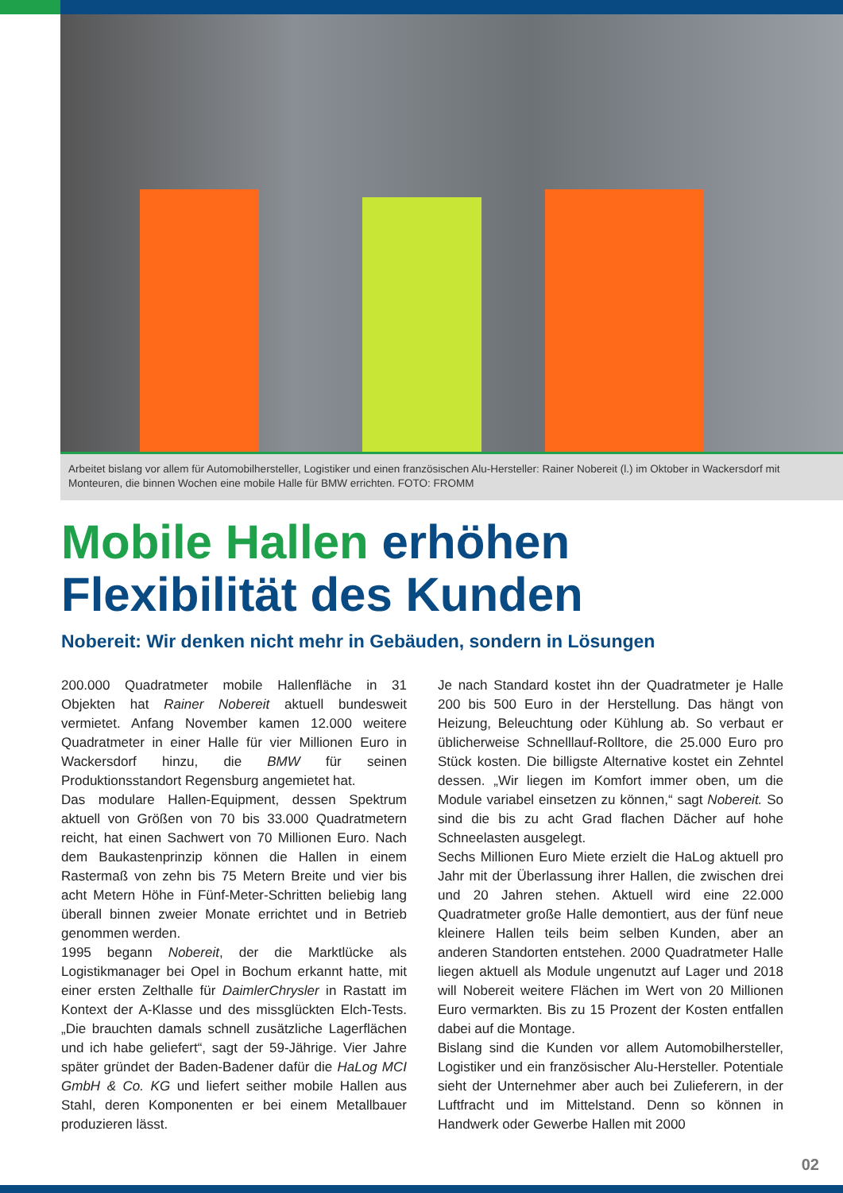Arbeitet bislang vor allem für Automobilhersteller, Logistiker und einen französischen Alu-Hersteller: Rainer Nobereit (l.) im Oktober in Wackersdorf mit Monteuren, die binnen Wochen eine mobile Halle für BMW errichten. FOTO: FROMM
Mobile Hallen erhöhen
Flexibilität des Kunden
Nobereit: Wir denken nicht mehr in Gebäuden, sondern in Lösungen
200.000 Quadratmeter mobile Hallenfläche in 31 Objekten hat Rainer Nobereit aktuell bundesweit vermietet. Anfang November kamen 12.000 weitere Quadratmeter in einer Halle für vier Millionen Euro in Wackersdorf hinzu, die BMW für seinen Produktionsstandort Regensburg angemietet hat.
Das modulare Hallen-Equipment, dessen Spektrum aktuell von Größen von 70 bis 33.000 Quadratmetern reicht, hat einen Sachwert von 70 Millionen Euro. Nach dem Baukastenprinzip können die Hallen in einem Rastermaß von zehn bis 75 Metern Breite und vier bis acht Metern Höhe in Fünf-Meter-Schritten beliebig lang überall binnen zweier Monate errichtet und in Betrieb genommen werden.
1995 begann Nobereit, der die Marktlücke als Logistikmanager bei Opel in Bochum erkannt hatte, mit einer ersten Zelthalle für DaimlerChrysler in Rastatt im Kontext der A-Klasse und des missglückten Elch-Tests. „Die brauchten damals schnell zusätzliche Lagerflächen und ich habe geliefert“, sagt der 59-Jährige. Vier Jahre später gründet der Baden-Badener dafür die HaLog MCI GmbH & Co. KG und liefert seither mobile Hallen aus Stahl, deren Komponenten er bei einem Metallbauer produzieren lässt.
Je nach Standard kostet ihn der Quadratmeter je Halle 200 bis 500 Euro in der Herstellung. Das hängt von Heizung, Beleuchtung oder Kühlung ab. So verbaut er üblicherweise Schnelllauf-Rolltore, die 25.000 Euro pro Stück kosten. Die billigste Alternative kostet ein Zehntel dessen. „Wir liegen im Komfort immer oben, um die Module variabel einsetzen zu können,“ sagt Nobereit. So sind die bis zu acht Grad flachen Dächer auf hohe Schneelasten ausgelegt.
Sechs Millionen Euro Miete erzielt die HaLog aktuell pro Jahr mit der Überlassung ihrer Hallen, die zwischen drei und 20 Jahren stehen. Aktuell wird eine 22.000 Quadratmeter große Halle demontiert, aus der fünf neue kleinere Hallen teils beim selben Kunden, aber an anderen Standorten entstehen. 2000 Quadratmeter Halle liegen aktuell als Module ungenutzt auf Lager und 2018 will Nobereit weitere Flächen im Wert von 20 Millionen Euro vermarkten. Bis zu 15 Prozent der Kosten entfallen dabei auf die Montage.
Bislang sind die Kunden vor allem Automobilhersteller, Logistiker und ein französischer Alu-Hersteller. Potentiale sieht der Unternehmer aber auch bei Zulieferern, in der Luftfracht und im Mittelstand. Denn so können in Handwerk oder Gewerbe Hallen mit 2000
02